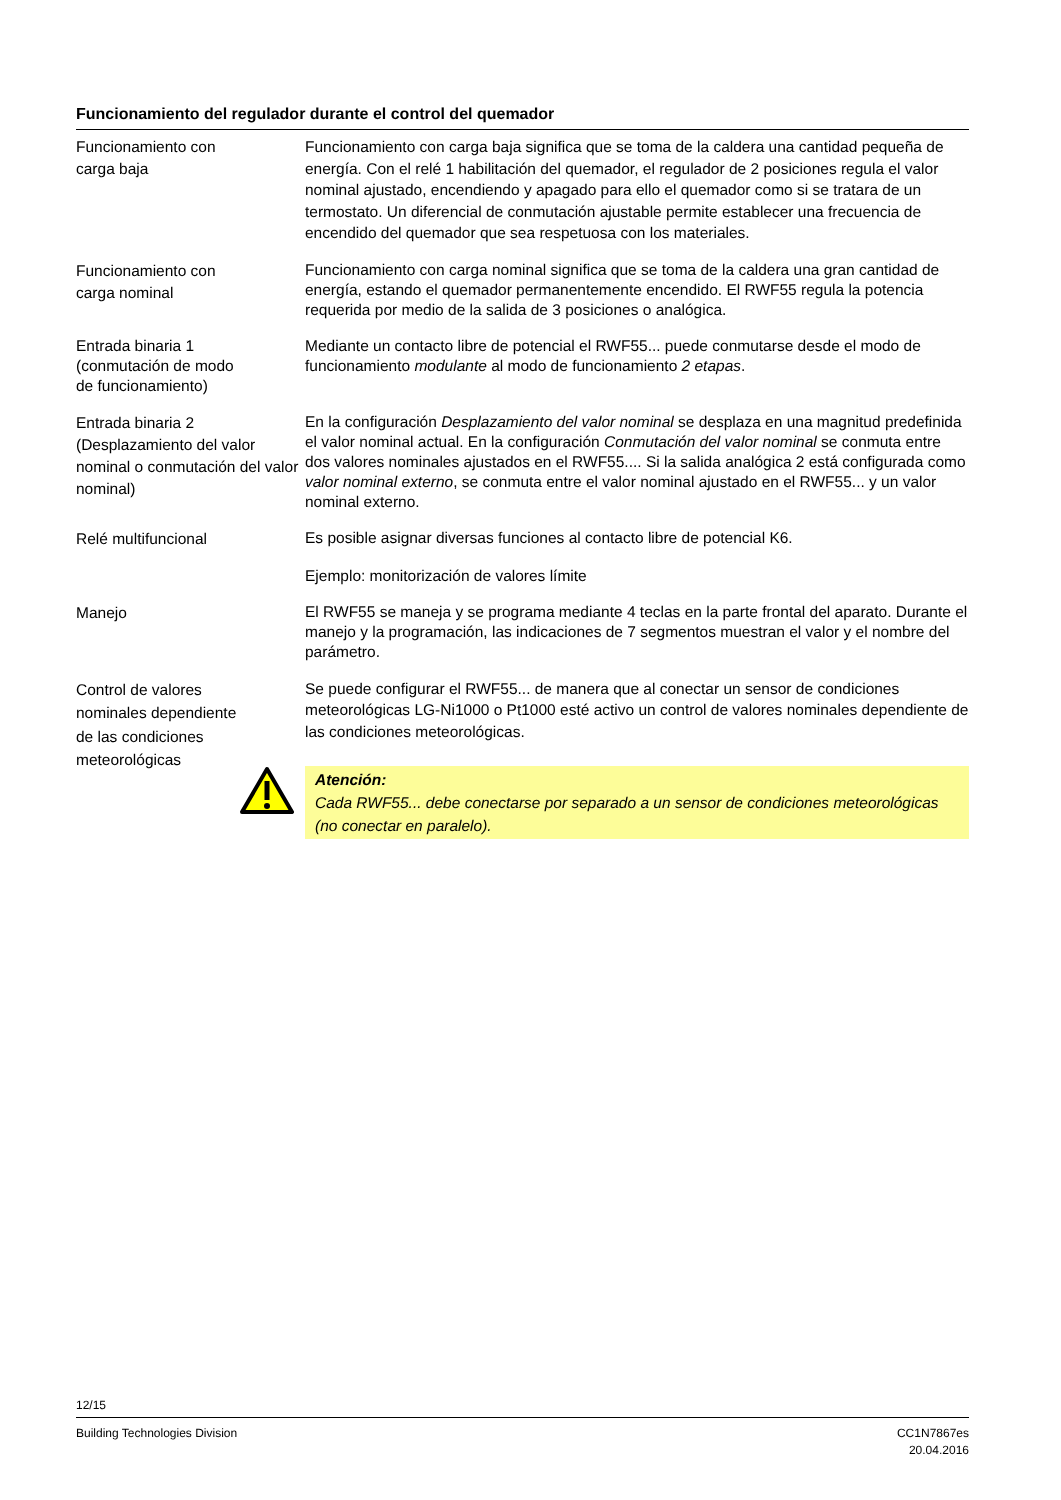Funcionamiento del regulador durante el control del quemador
Funcionamiento con
carga baja
Funcionamiento con carga baja significa que se toma de la caldera una cantidad pequeña de energía. Con el relé 1 habilitación del quemador, el regulador de 2 posiciones regula el valor nominal ajustado, encendiendo y apagado para ello el quemador como si se tratara de un termostato. Un diferencial de conmutación ajustable permite establecer una frecuencia de encendido del quemador que sea respetuosa con los materiales.
Funcionamiento con
carga nominal
Funcionamiento con carga nominal significa que se toma de la caldera una gran cantidad de energía, estando el quemador permanentemente encendido. El RWF55 regula la potencia requerida por medio de la salida de 3 posiciones o analógica.
Entrada binaria 1
(conmutación de modo
de funcionamiento)
Mediante un contacto libre de potencial el RWF55... puede conmutarse desde el modo de funcionamiento modulante al modo de funcionamiento 2 etapas.
Entrada binaria 2
(Desplazamiento del valor nominal o conmutación del valor nominal)
En la configuración Desplazamiento del valor nominal se desplaza en una magnitud predefinida el valor nominal actual. En la configuración Conmutación del valor nominal se conmuta entre dos valores nominales ajustados en el RWF55.... Si la salida analógica 2 está configurada como valor nominal externo, se conmuta entre el valor nominal ajustado en el RWF55... y un valor nominal externo.
Relé multifuncional
Es posible asignar diversas funciones al contacto libre de potencial K6.
Ejemplo: monitorización de valores límite
Manejo
El RWF55 se maneja y se programa mediante 4 teclas en la parte frontal del aparato. Durante el manejo y la programación, las indicaciones de 7 segmentos muestran el valor y el nombre del parámetro.
Control de valores
nominales dependiente
de las condiciones
meteorológicas
Se puede configurar el RWF55... de manera que al conectar un sensor de condiciones meteorológicas LG-Ni1000 o Pt1000 esté activo un control de valores nominales dependiente de las condiciones meteorológicas.
Atención:
Cada RWF55... debe conectarse por separado a un sensor de condiciones meteorológicas (no conectar en paralelo).
12/15
Building Technologies Division CC1N7867es
20.04.2016